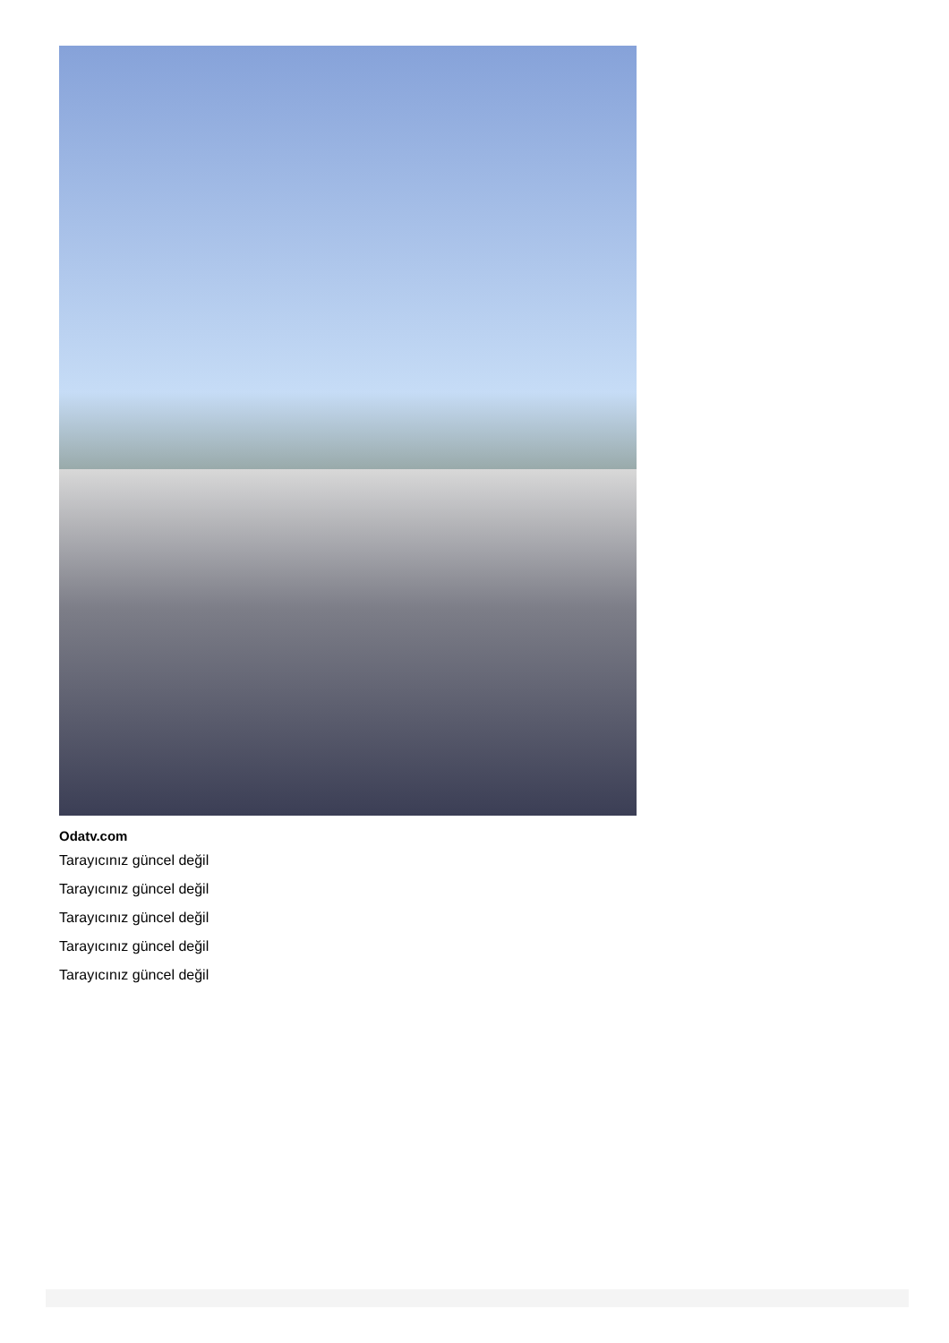Odatv.com
Tarayıcınız güncel değil
Tarayıcınız güncel değil
Tarayıcınız güncel değil
Tarayıcınız güncel değil
Tarayıcınız güncel değil